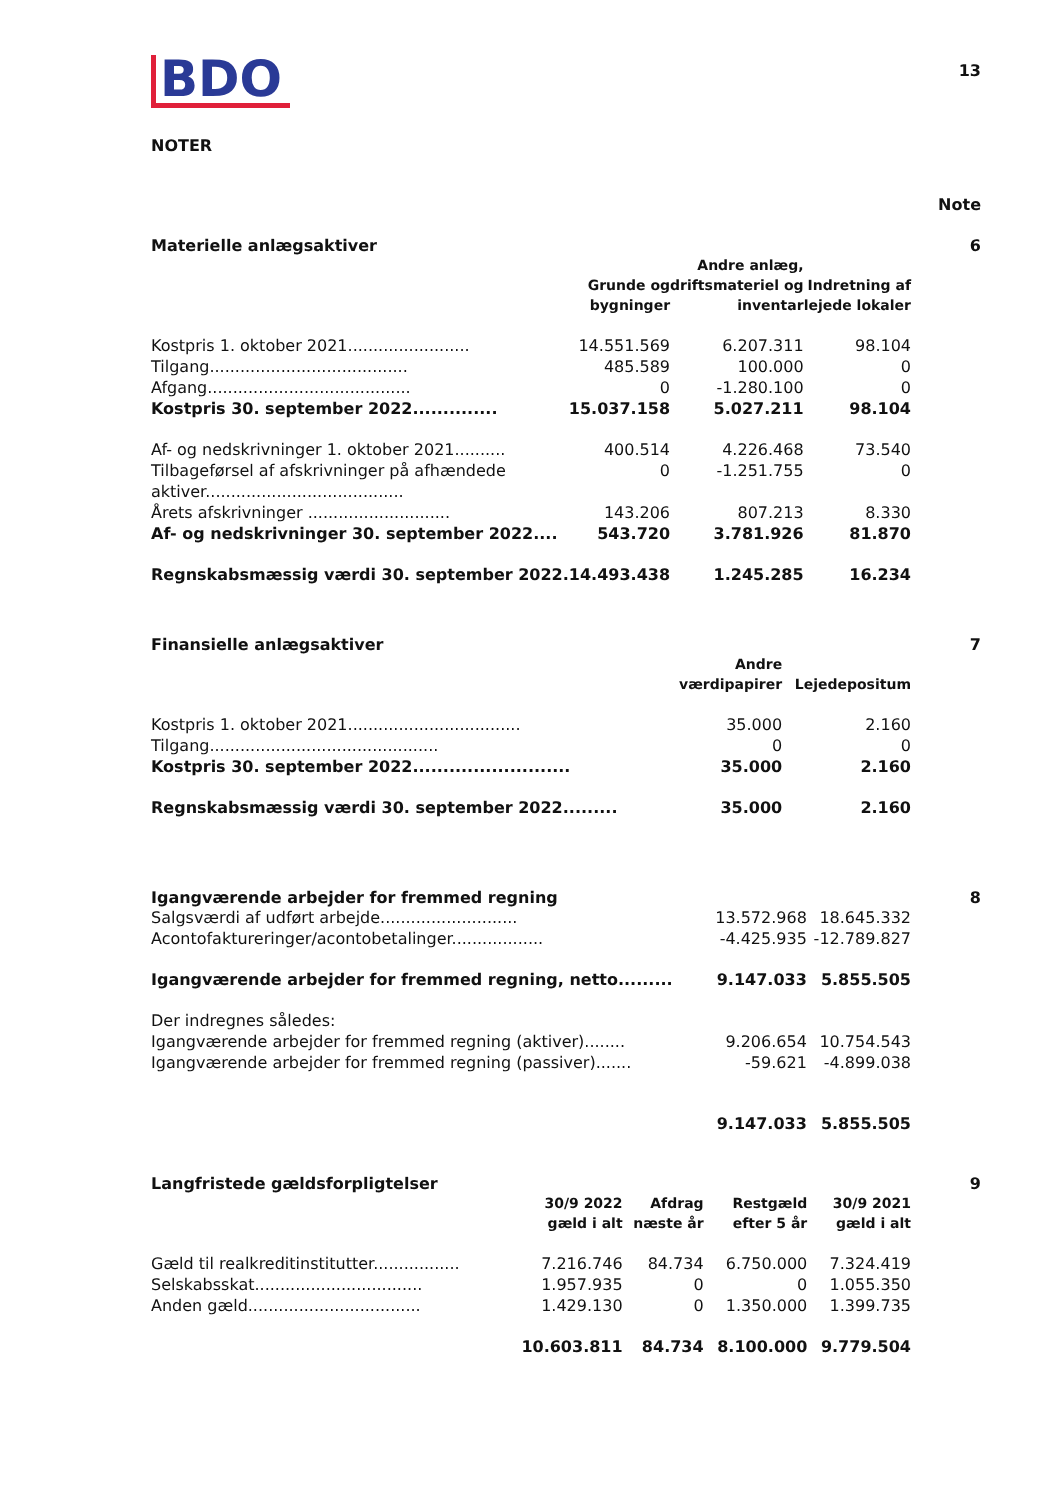BDO
13
NOTER
Note
Materielle anlægsaktiver 6
| | Grunde og bygninger | Andre anlæg, driftsmateriel og inventar | Indretning af lejede lokaler |
| --- | --- | --- | --- |
| Kostpris 1. oktober 2021........................ | 14.551.569 | 6.207.311 | 98.104 |
| Tilgang....................................... | 485.589 | 100.000 | 0 |
| Afgang........................................ | 0 | -1.280.100 | 0 |
| Kostpris 30. september 2022.............. | 15.037.158 | 5.027.211 | 98.104 |
| Af- og nedskrivninger 1. oktober 2021.......... | 400.514 | 4.226.468 | 73.540 |
| Tilbageførsel af afskrivninger på afhændede aktiver....................................... | 0 | -1.251.755 | 0 |
| Årets afskrivninger ............................ | 143.206 | 807.213 | 8.330 |
| Af- og nedskrivninger 30. september 2022.... | 543.720 | 3.781.926 | 81.870 |
| Regnskabsmæssig værdi 30. september 2022. | 14.493.438 | 1.245.285 | 16.234 |
Finansielle anlægsaktiver 7
| | Andre værdipapirer | Lejedepositum |
| --- | --- | --- |
| Kostpris 1. oktober 2021.................................. | 35.000 | 2.160 |
| Tilgang............................................. | 0 | 0 |
| Kostpris 30. september 2022.......................... | 35.000 | 2.160 |
| Regnskabsmæssig værdi 30. september 2022......... | 35.000 | 2.160 |
Igangværende arbejder for fremmed regning 8
| Salgsværdi af udført arbejde........................... | 13.572.968 | 18.645.332 |
| Acontofaktureringer/acontobetalinger.................. | -4.425.935 | -12.789.827 |
| Igangværende arbejder for fremmed regning, netto......... | 9.147.033 | 5.855.505 |
| Der indregnes således: | | |
| Igangværende arbejder for fremmed regning (aktiver)........ | 9.206.654 | 10.754.543 |
| Igangværende arbejder for fremmed regning (passiver)....... | -59.621 | -4.899.038 |
| | 9.147.033 | 5.855.505 |
Langfristede gældsforpligtelser 9
| | 30/9 2022 gæld i alt | Afdrag næste år | Restgæld efter 5 år | 30/9 2021 gæld i alt |
| --- | --- | --- | --- | --- |
| Gæld til realkreditinstitutter................. | 7.216.746 | 84.734 | 6.750.000 | 7.324.419 |
| Selskabsskat................................. | 1.957.935 | 0 | 0 | 1.055.350 |
| Anden gæld.................................. | 1.429.130 | 0 | 1.350.000 | 1.399.735 |
| | 10.603.811 | 84.734 | 8.100.000 | 9.779.504 |